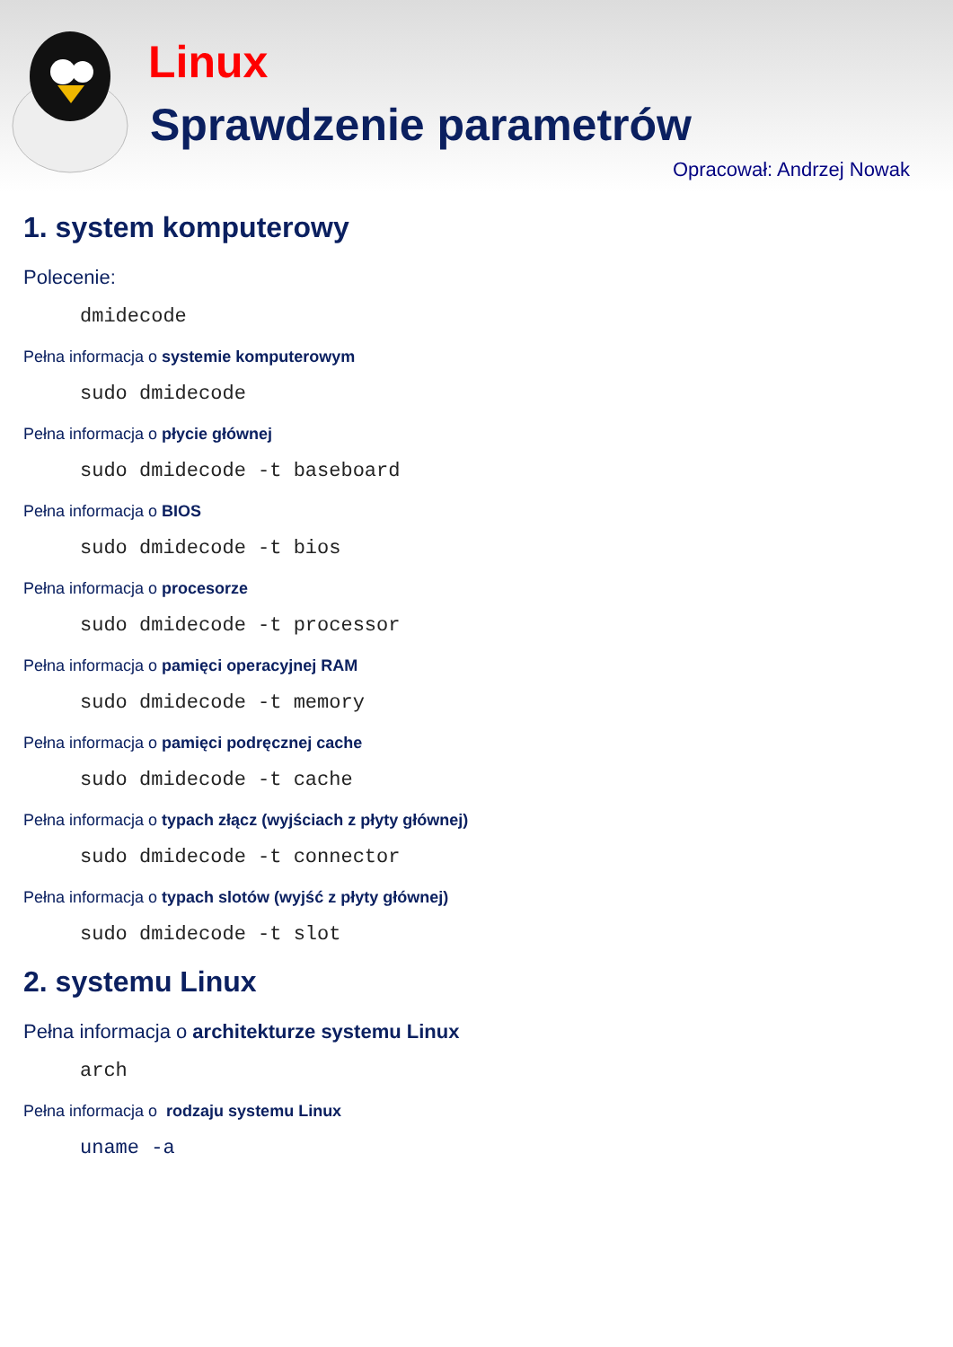Linux
Sprawdzenie parametrów
Opracował: Andrzej Nowak
1. system komputerowy
Polecenie:
dmidecode
Pełna informacja o systemie komputerowym
sudo dmidecode
Pełna informacja o płycie głównej
sudo dmidecode -t baseboard
Pełna informacja o BIOS
sudo dmidecode -t bios
Pełna informacja o procesorze
sudo dmidecode -t processor
Pełna informacja o pamięci operacyjnej RAM
sudo dmidecode -t memory
Pełna informacja o pamięci podręcznej cache
sudo dmidecode -t cache
Pełna informacja o typach złącz (wyjściach z płyty głównej)
sudo dmidecode -t connector
Pełna informacja o typach slotów (wyjść z płyty głównej)
sudo dmidecode -t slot
2. systemu Linux
Pełna informacja o architekturze systemu Linux
arch
Pełna informacja o rodzaju systemu Linux
uname -a